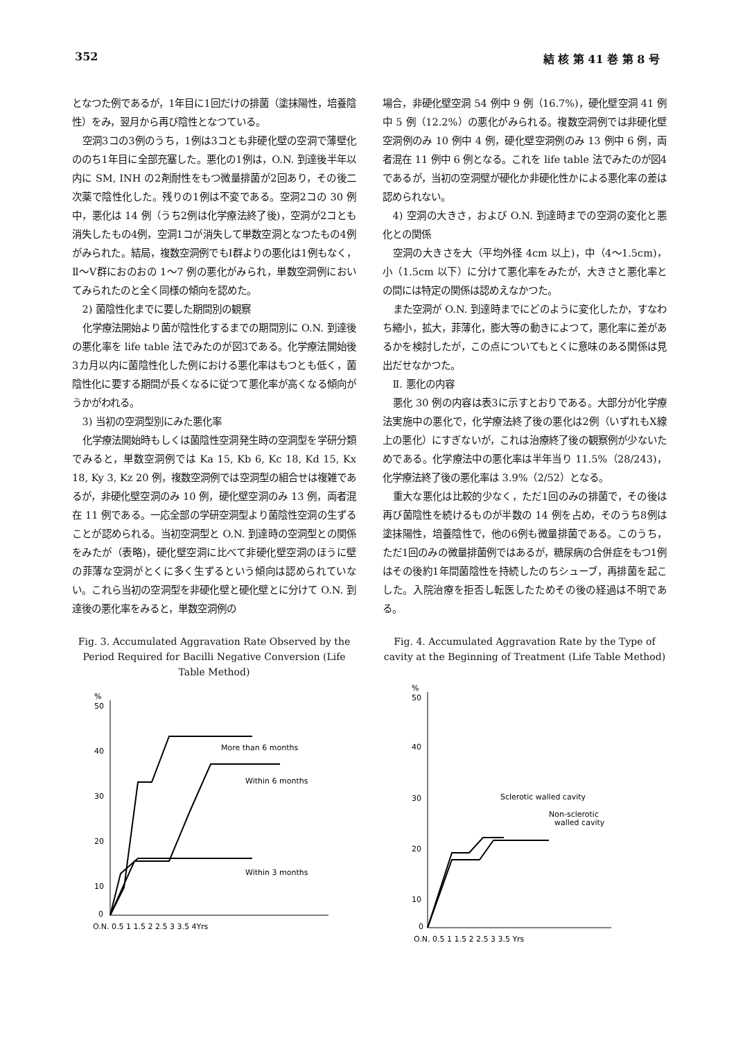352 結 核 第 41 巻 第 8 号
となつた例であるが，1年目に1回だけの排菌（塗抹陽性，培養陰性）をみ，翌月から再び陰性となつている。
空洞3コの3例のうち，1例は3コとも非硬化壁の空洞で薄壁化ののち1年目に全部充塞した。悪化の1例は，O.N. 到達後半年以内に SM, INH の2剤耐性をもつ微量排菌が2回あり，その後二次薬で陰性化した。残りの1例は不変である。空洞2コの 30 例中，悪化は 14 例（うち2例は化学療法終了後)，空洞が2コとも消失したもの4例，空洞1コが消失して単数空洞となつたもの4例がみられた。結局，複数空洞例でもⅠ群よりの悪化は1例もなく，Ⅱ～Ⅴ群におのおの 1～7 例の悪化がみられ，単数空洞例においてみられたのと全く同様の傾向を認めた。
2) 菌陰性化までに要した期間別の観察
化学療法開始より菌が陰性化するまでの期間別に O.N. 到達後の悪化率を life table 法でみたのが図3である。化学療法開始後3カ月以内に菌陰性化した例における悪化率はもつとも低く，菌陰性化に要する期間が長くなるに従つて悪化率が高くなる傾向がうかがわれる。
3) 当初の空洞型別にみた悪化率
化学療法開始時もしくは菌陰性空洞発生時の空洞型を学研分類でみると，単数空洞例では Ka 15, Kb 6, Kc 18, Kd 15, Kx 18, Ky 3, Kz 20 例，複数空洞例では空洞型の組合せは複雑であるが，非硬化壁空洞のみ 10 例，硬化壁空洞のみ 13 例，両者混在 11 例である。一応全部の学研空洞型より菌陰性空洞の生ずることが認められる。当初空洞型と O.N. 到達時の空洞型との関係をみたが（表略)，硬化壁空洞に比べて非硬化壁空洞のほうに壁の菲薄な空洞がとくに多く生ずるという傾向は認められていない。これら当初の空洞型を非硬化壁と硬化壁とに分けて O.N. 到達後の悪化率をみると，単数空洞例の
Fig. 3. Accumulated Aggravation Rate Observed by the Period Required for Bacilli Negative Conversion (Life Table Method)
%
50
40
30
20
10
0
More than 6 months
Within 6 months
Within 3 months
O.N. 0.5 1 1.5 2 2.5 3 3.5 4Yrs
場合，非硬化壁空洞 54 例中 9 例（16.7%)，硬化壁空洞 41 例中 5 例（12.2%）の悪化がみられる。複数空洞例では非硬化壁空洞例のみ 10 例中 4 例，硬化壁空洞例のみ 13 例中 6 例，両者混在 11 例中 6 例となる。これを life table 法でみたのが図4であるが，当初の空洞壁が硬化か非硬化性かによる悪化率の差は認められない。
4) 空洞の大きさ，および O.N. 到達時までの空洞の変化と悪化との関係
空洞の大きさを大（平均外径 4cm 以上)，中（4～1.5cm)，小（1.5cm 以下）に分けて悪化率をみたが，大きさと悪化率との間には特定の関係は認めえなかつた。
また空洞が O.N. 到達時までにどのように変化したか，すなわち縮小，拡大，菲薄化，膨大等の動きによつて，悪化率に差があるかを検討したが，この点についてもとくに意味のある関係は見出だせなかつた。
Ⅱ. 悪化の内容
悪化 30 例の内容は表3に示すとおりである。大部分が化学療法実施中の悪化で，化学療法終了後の悪化は2例（いずれもX線上の悪化）にすぎないが，これは治療終了後の観察例が少ないためである。化学療法中の悪化率は半年当り 11.5%（28/243)，化学療法終了後の悪化率は 3.9%（2/52）となる。
重大な悪化は比較的少なく，ただ1回のみの排菌で，その後は再び菌陰性を続けるものが半数の 14 例を占め，そのうち8例は塗抹陽性，培養陰性で，他の6例も微量排菌である。このうち，ただ1回のみの微量排菌例ではあるが，糖尿病の合併症をもつ1例はその後約1年間菌陰性を持続したのちシューブ，再排菌を起こした。入院治療を拒否し転医したためその後の経過は不明である。
Fig. 4. Accumulated Aggravation Rate by the Type of cavity at the Beginning of Treatment (Life Table Method)
%
50
40
30
20
10
0
Sclerotic walled cavity
Non-sclerotic
walled cavity
O.N. 0.5 1 1.5 2 2.5 3 3.5 Yrs